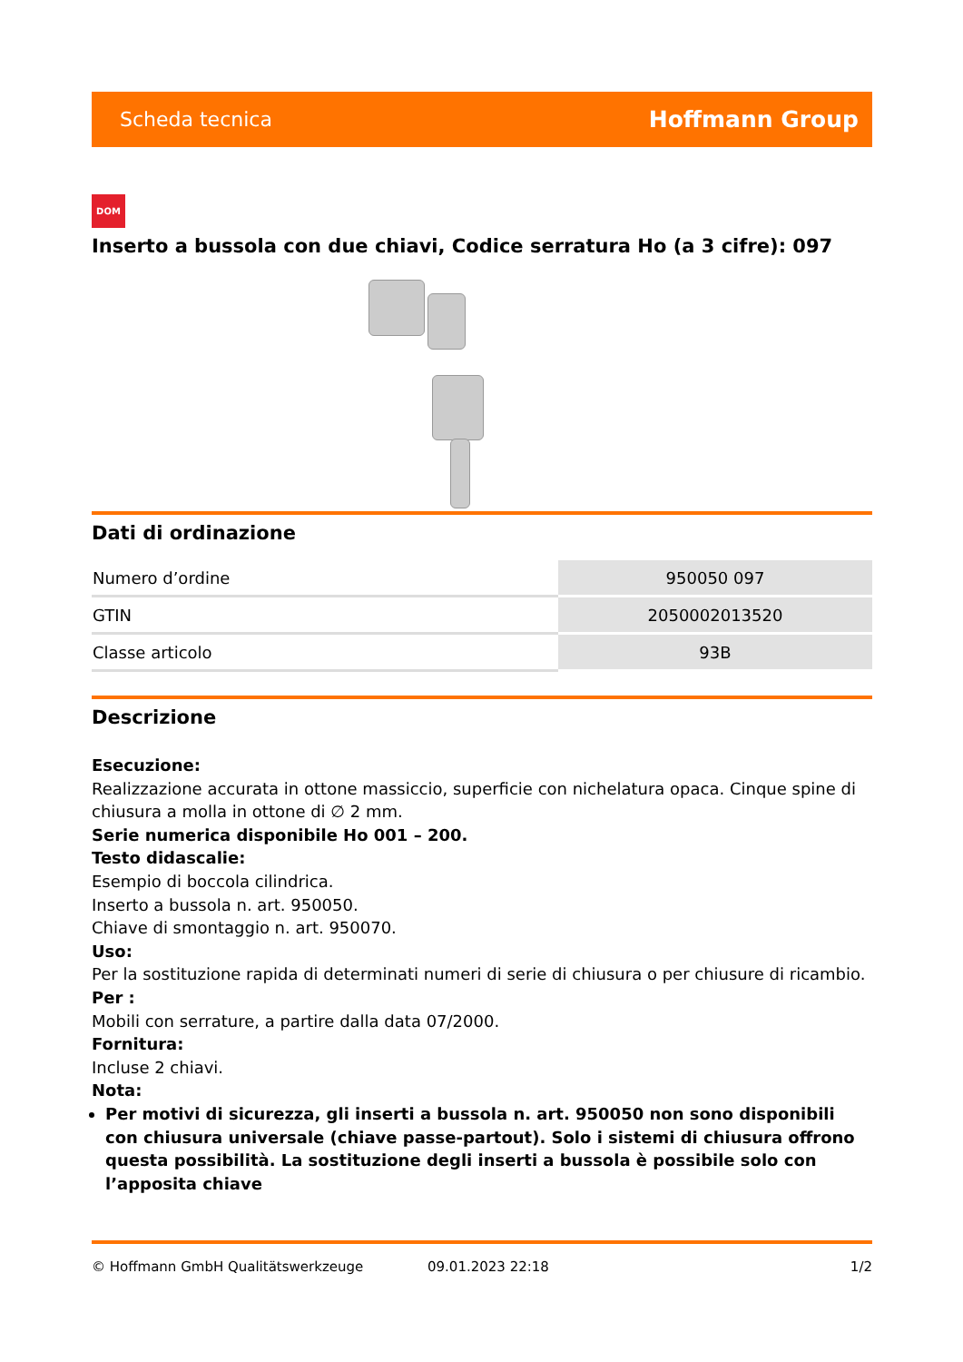Scheda tecnica Hoffmann Group
DOM
Inserto a bussola con due chiavi, Codice serratura Ho (a 3 cifre): 097
Dati di ordinazione
| Numero d’ordine | 950050 097 |
| GTIN | 2050002013520 |
| Classe articolo | 93B |
Descrizione
Esecuzione:
Realizzazione accurata in ottone massiccio, superficie con nichelatura opaca. Cinque spine di chiusura a molla in ottone di ∅ 2 mm.
Serie numerica disponibile Ho 001 – 200.
Testo didascalie:
Esempio di boccola cilindrica.
Inserto a bussola n. art. 950050.
Chiave di smontaggio n. art. 950070.
Uso:
Per la sostituzione rapida di determinati numeri di serie di chiusura o per chiusure di ricambio.
Per :
Mobili con serrature, a partire dalla data 07/2000.
Fornitura:
Incluse 2 chiavi.
Nota:
Per motivi di sicurezza, gli inserti a bussola n. art. 950050 non sono disponibili con chiusura universale (chiave passe-partout). Solo i sistemi di chiusura offrono questa possibilità. La sostituzione degli inserti a bussola è possibile solo con l’apposita chiave
© Hoffmann GmbH Qualitätswerkzeuge 09.01.2023 22:18 1/2